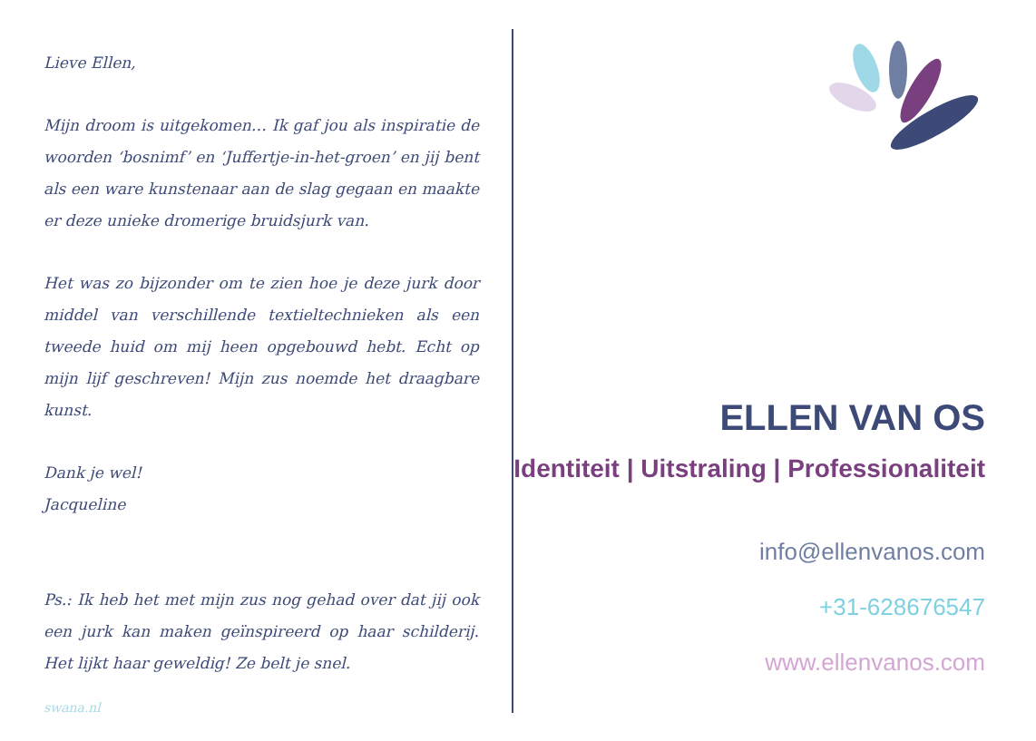Lieve Ellen,
Mijn droom is uitgekomen… Ik gaf jou als inspiratie de woorden ‘bosnimf’ en ‘Juffertje-in-het-groen’ en jij bent als een ware kunstenaar aan de slag gegaan en maakte er deze unieke dromerige bruidsjurk van.
Het was zo bijzonder om te zien hoe je deze jurk door middel van verschillende textieltechnieken als een tweede huid om mij heen opgebouwd hebt. Echt op mijn lijf geschreven! Mijn zus noemde het draagbare kunst.
Dank je wel!
Jacqueline
Ps.: Ik heb het met mijn zus nog gehad over dat jij ook een jurk kan maken geïnspireerd op haar schilderij. Het lijkt haar geweldig! Ze belt je snel.
swana.nl
ELLEN VAN OS
Identiteit | Uitstraling | Professionaliteit
info@ellenvanos.com
+31-628676547
www.ellenvanos.com